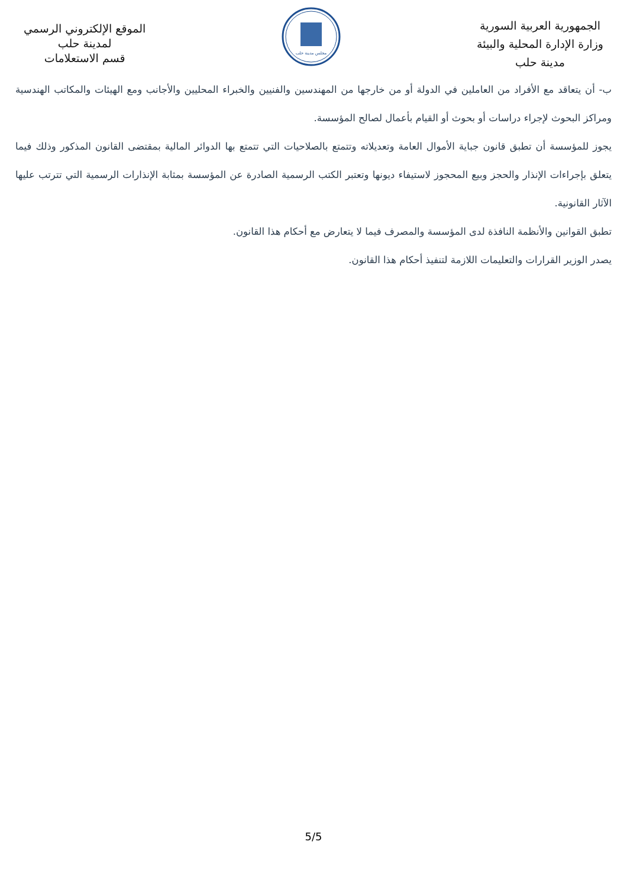الجمهورية العربية السورية
وزارة الإدارة المحلية والبيئة
مدينة حلب
مجلس مدينة حلب
الموقع الإلكتروني الرسمي
لمدينة حلب
قسم الاستعلامات
ب- أن يتعاقد مع الأفراد من العاملين في الدولة أو من خارجها من المهندسين والفنيين والخبراء المحليين والأجانب ومع الهيئات والمكاتب الهندسية ومراكز البحوث لإجراء دراسات أو بحوث أو القيام بأعمال لصالح المؤسسة.
يجوز للمؤسسة أن تطبق قانون جباية الأموال العامة وتعديلاته وتتمتع بالصلاحيات التي تتمتع بها الدوائر المالية بمقتضى القانون المذكور وذلك فيما يتعلق بإجراءات الإنذار والحجز وبيع المحجوز لاستيفاء ديونها وتعتبر الكتب الرسمية الصادرة عن المؤسسة بمثابة الإنذارات الرسمية التي تترتب عليها الآثار القانونية.
تطبق القوانين والأنظمة النافذة لدى المؤسسة والمصرف فيما لا يتعارض مع أحكام هذا القانون.
يصدر الوزير القرارات والتعليمات اللازمة لتنفيذ أحكام هذا القانون.
5/5